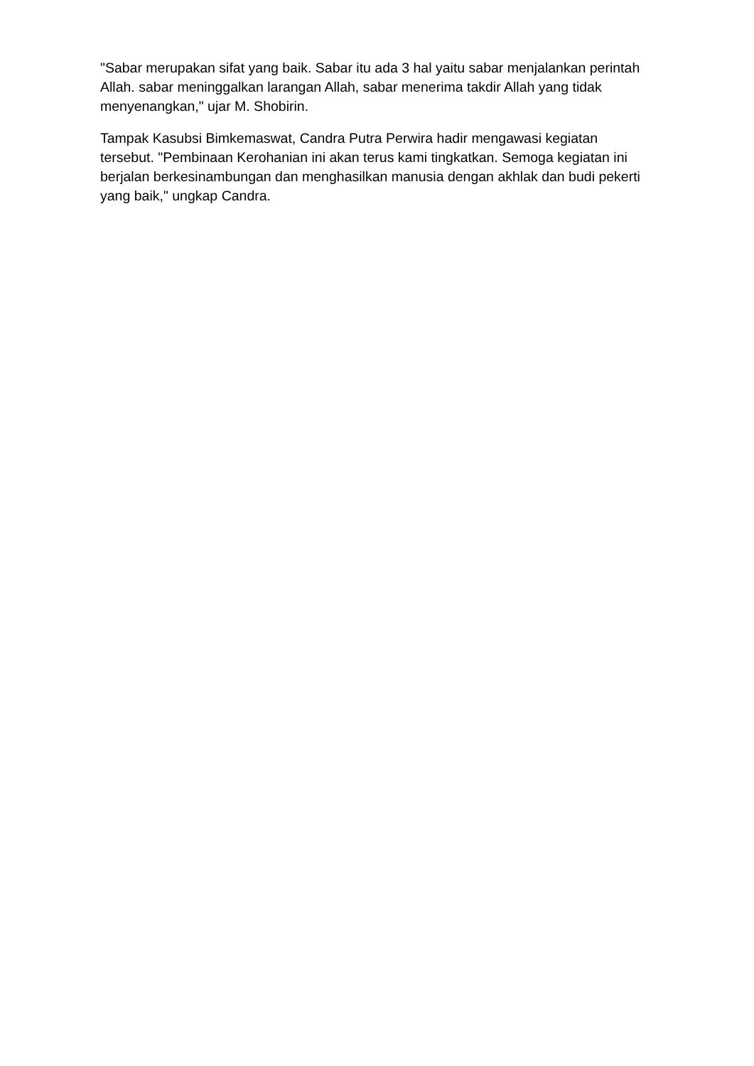"Sabar merupakan sifat yang baik. Sabar itu ada 3 hal yaitu sabar menjalankan perintah Allah. sabar meninggalkan larangan Allah, sabar menerima takdir Allah yang tidak menyenangkan," ujar M. Shobirin.
Tampak Kasubsi Bimkemaswat, Candra Putra Perwira hadir mengawasi kegiatan tersebut. "Pembinaan Kerohanian ini akan terus kami tingkatkan. Semoga kegiatan ini berjalan berkesinambungan dan menghasilkan manusia dengan akhlak dan budi pekerti yang baik," ungkap Candra.